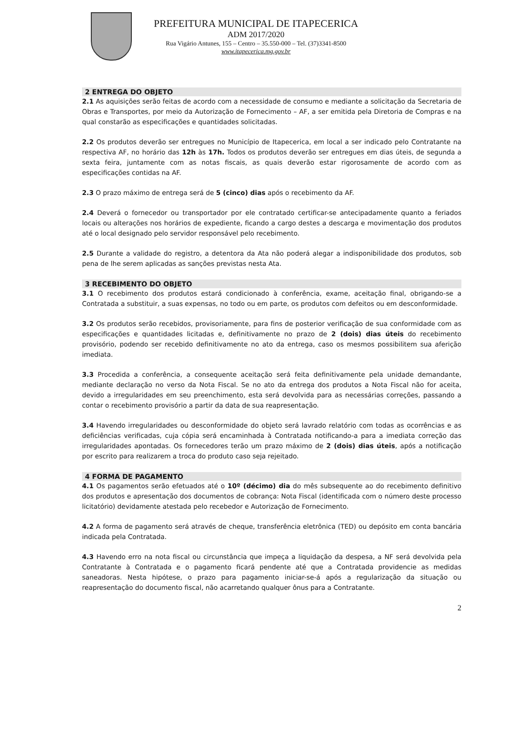PREFEITURA MUNICIPAL DE ITAPECERICA
ADM 2017/2020
Rua Vigário Antunes, 155 – Centro – 35.550-000 – Tel. (37)3341-8500
www.itapecerica.mg.gov.br
2 ENTREGA DO OBJETO
2.1 As aquisições serão feitas de acordo com a necessidade de consumo e mediante a solicitação da Secretaria de Obras e Transportes, por meio da Autorização de Fornecimento – AF, a ser emitida pela Diretoria de Compras e na qual constarão as especificações e quantidades solicitadas.
2.2 Os produtos deverão ser entregues no Município de Itapecerica, em local a ser indicado pelo Contratante na respectiva AF, no horário das 12h às 17h. Todos os produtos deverão ser entregues em dias úteis, de segunda a sexta feira, juntamente com as notas fiscais, as quais deverão estar rigorosamente de acordo com as especificações contidas na AF.
2.3 O prazo máximo de entrega será de 5 (cinco) dias após o recebimento da AF.
2.4 Deverá o fornecedor ou transportador por ele contratado certificar-se antecipadamente quanto a feriados locais ou alterações nos horários de expediente, ficando a cargo destes a descarga e movimentação dos produtos até o local designado pelo servidor responsável pelo recebimento.
2.5 Durante a validade do registro, a detentora da Ata não poderá alegar a indisponibilidade dos produtos, sob pena de lhe serem aplicadas as sanções previstas nesta Ata.
3 RECEBIMENTO DO OBJETO
3.1 O recebimento dos produtos estará condicionado à conferência, exame, aceitação final, obrigando-se a Contratada a substituir, a suas expensas, no todo ou em parte, os produtos com defeitos ou em desconformidade.
3.2 Os produtos serão recebidos, provisoriamente, para fins de posterior verificação de sua conformidade com as especificações e quantidades licitadas e, definitivamente no prazo de 2 (dois) dias úteis do recebimento provisório, podendo ser recebido definitivamente no ato da entrega, caso os mesmos possibilitem sua aferição imediata.
3.3 Procedida a conferência, a consequente aceitação será feita definitivamente pela unidade demandante, mediante declaração no verso da Nota Fiscal. Se no ato da entrega dos produtos a Nota Fiscal não for aceita, devido a irregularidades em seu preenchimento, esta será devolvida para as necessárias correções, passando a contar o recebimento provisório a partir da data de sua reapresentação.
3.4 Havendo irregularidades ou desconformidade do objeto será lavrado relatório com todas as ocorrências e as deficiências verificadas, cuja cópia será encaminhada à Contratada notificando-a para a imediata correção das irregularidades apontadas. Os fornecedores terão um prazo máximo de 2 (dois) dias úteis, após a notificação por escrito para realizarem a troca do produto caso seja rejeitado.
4 FORMA DE PAGAMENTO
4.1 Os pagamentos serão efetuados até o 10º (décimo) dia do mês subsequente ao do recebimento definitivo dos produtos e apresentação dos documentos de cobrança: Nota Fiscal (identificada com o número deste processo licitatório) devidamente atestada pelo recebedor e Autorização de Fornecimento.
4.2 A forma de pagamento será através de cheque, transferência eletrônica (TED) ou depósito em conta bancária indicada pela Contratada.
4.3 Havendo erro na nota fiscal ou circunstância que impeça a liquidação da despesa, a NF será devolvida pela Contratante à Contratada e o pagamento ficará pendente até que a Contratada providencie as medidas saneadoras. Nesta hipótese, o prazo para pagamento iniciar-se-á após a regularização da situação ou reapresentação do documento fiscal, não acarretando qualquer ônus para a Contratante.
2